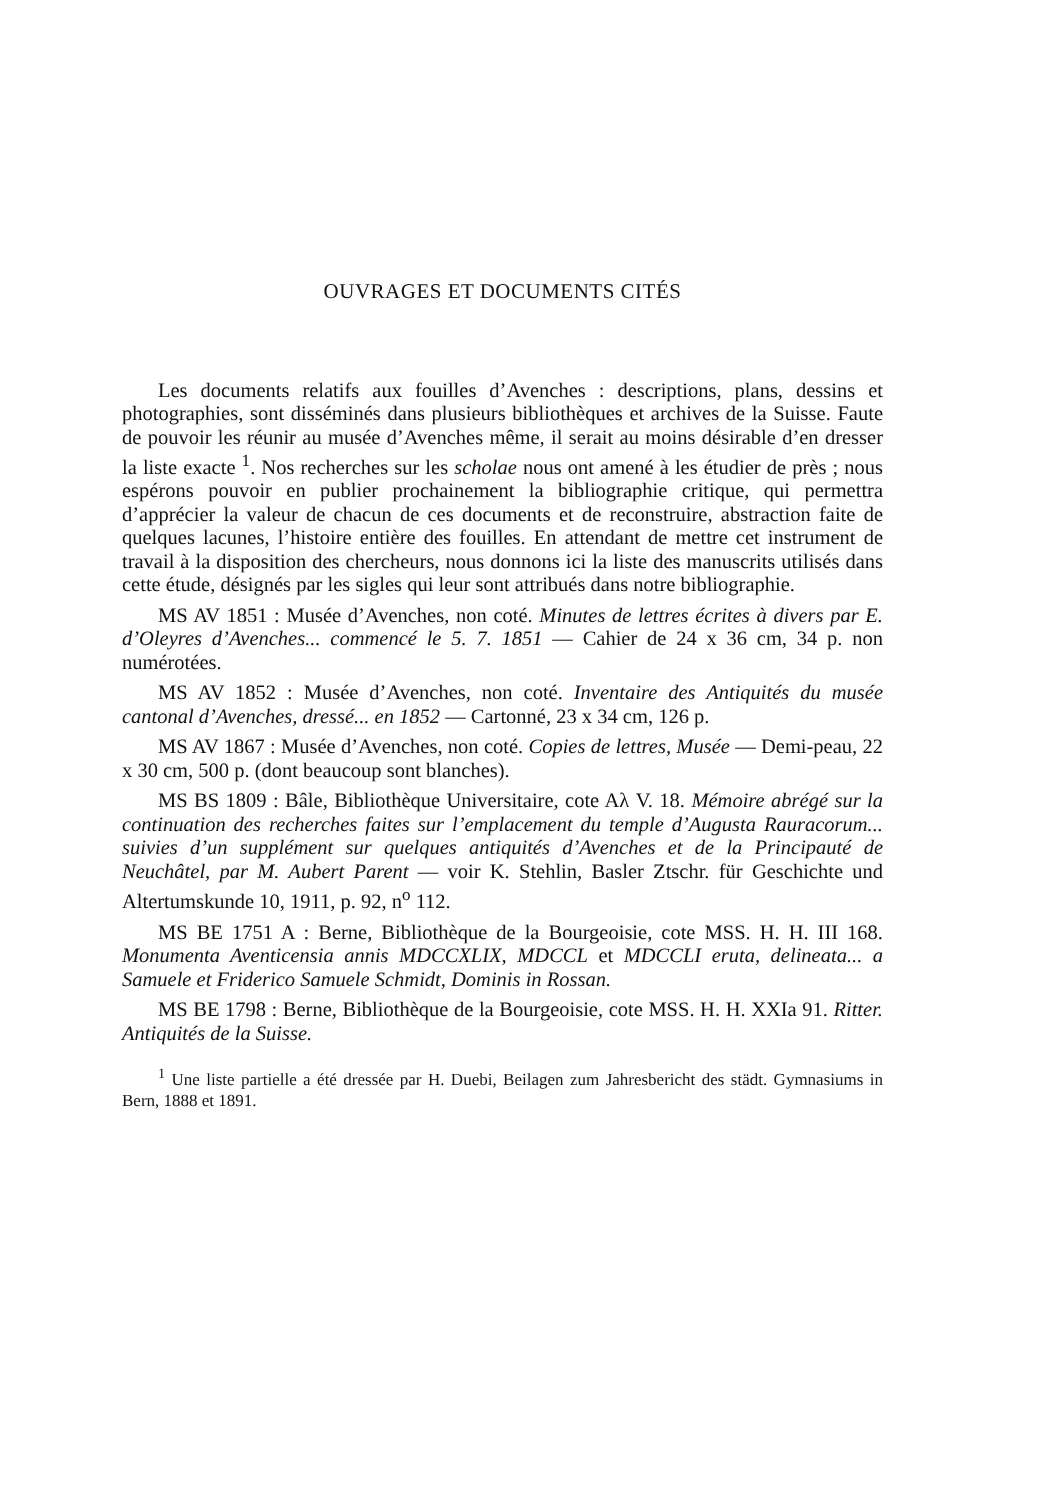OUVRAGES ET DOCUMENTS CITÉS
Les documents relatifs aux fouilles d’Avenches : descriptions, plans, dessins et photographies, sont disséminés dans plusieurs bibliothèques et archives de la Suisse. Faute de pouvoir les réunir au musée d’Avenches même, il serait au moins désirable d’en dresser la liste exacte <sup>1</sup>. Nos recherches sur les scholae nous ont amené à les étudier de près ; nous espérons pouvoir en publier prochainement la bibliographie critique, qui permettra d’apprécier la valeur de chacun de ces documents et de reconstruire, abstraction faite de quelques lacunes, l’histoire entière des fouilles. En attendant de mettre cet instrument de travail à la disposition des chercheurs, nous donnons ici la liste des manuscrits utilisés dans cette étude, désignés par les sigles qui leur sont attribués dans notre bibliographie.
MS AV 1851 : Musée d’Avenches, non coté. Minutes de lettres écrites à divers par E. d’Oleyres d’Avenches... commencé le 5. 7. 1851 — Cahier de 24 x 36 cm, 34 p. non numérotées.
MS AV 1852 : Musée d’Avenches, non coté. Inventaire des Antiquités du musée cantonal d’Avenches, dressé... en 1852 — Cartonné, 23 x 34 cm, 126 p.
MS AV 1867 : Musée d’Avenches, non coté. Copies de lettres, Musée — Demi-peau, 22 x 30 cm, 500 p. (dont beaucoup sont blanches).
MS BS 1809 : Bâle, Bibliothèque Universitaire, cote Aλ V. 18. Mémoire abrégé sur la continuation des recherches faites sur l’emplacement du temple d’Augusta Rauracorum... suivies d’un supplément sur quelques antiquités d’Avenches et de la Principauté de Neuchâtel, par M. Aubert Parent — voir K. Stehlin, Basler Ztschr. für Geschichte und Altertumskunde 10, 1911, p. 92, n<sup>o</sup> 112.
MS BE 1751 A : Berne, Bibliothèque de la Bourgeoisie, cote MSS. H. H. III 168. Monumenta Aventicensia annis MDCCXLIX, MDCCL et MDCCLI eruta, delineata... a Samuele et Friderico Samuele Schmidt, Dominis in Rossan.
MS BE 1798 : Berne, Bibliothèque de la Bourgeoisie, cote MSS. H. H. XXIa 91. Ritter. Antiquités de la Suisse.
<sup>1</sup> Une liste partielle a été dressée par H. Duebi, Beilagen zum Jahresbericht des städt. Gymnasiums in Bern, 1888 et 1891.